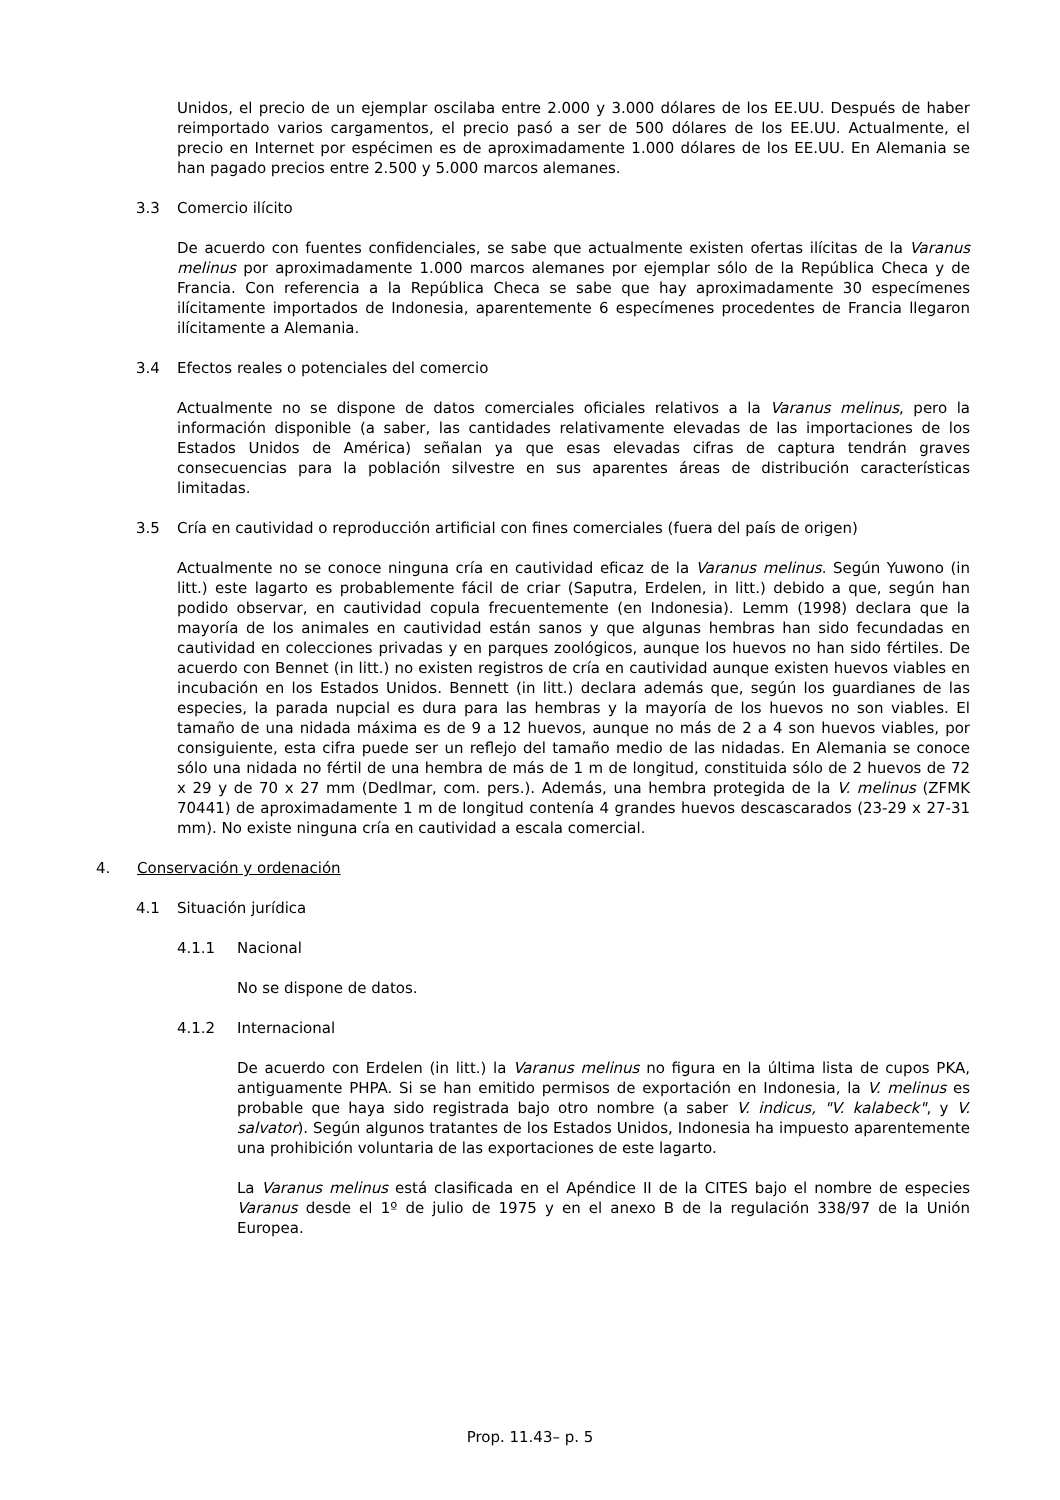Unidos, el precio de un ejemplar oscilaba entre 2.000 y 3.000 dólares de los EE.UU. Después de haber reimportado varios cargamentos, el precio pasó a ser de 500 dólares de los EE.UU. Actualmente, el precio en Internet por espécimen es de aproximadamente 1.000 dólares de los EE.UU. En Alemania se han pagado precios entre 2.500 y 5.000 marcos alemanes.
3.3 Comercio ilícito
De acuerdo con fuentes confidenciales, se sabe que actualmente existen ofertas ilícitas de la Varanus melinus por aproximadamente 1.000 marcos alemanes por ejemplar sólo de la República Checa y de Francia. Con referencia a la República Checa se sabe que hay aproximadamente 30 especímenes ilícitamente importados de Indonesia, aparentemente 6 especímenes procedentes de Francia llegaron ilícitamente a Alemania.
3.4 Efectos reales o potenciales del comercio
Actualmente no se dispone de datos comerciales oficiales relativos a la Varanus melinus, pero la información disponible (a saber, las cantidades relativamente elevadas de las importaciones de los Estados Unidos de América) señalan ya que esas elevadas cifras de captura tendrán graves consecuencias para la población silvestre en sus aparentes áreas de distribución características limitadas.
3.5 Cría en cautividad o reproducción artificial con fines comerciales (fuera del país de origen)
Actualmente no se conoce ninguna cría en cautividad eficaz de la Varanus melinus. Según Yuwono (in litt.) este lagarto es probablemente fácil de criar (Saputra, Erdelen, in litt.) debido a que, según han podido observar, en cautividad copula frecuentemente (en Indonesia). Lemm (1998) declara que la mayoría de los animales en cautividad están sanos y que algunas hembras han sido fecundadas en cautividad en colecciones privadas y en parques zoológicos, aunque los huevos no han sido fértiles. De acuerdo con Bennet (in litt.) no existen registros de cría en cautividad aunque existen huevos viables en incubación en los Estados Unidos. Bennett (in litt.) declara además que, según los guardianes de las especies, la parada nupcial es dura para las hembras y la mayoría de los huevos no son viables. El tamaño de una nidada máxima es de 9 a 12 huevos, aunque no más de 2 a 4 son huevos viables, por consiguiente, esta cifra puede ser un reflejo del tamaño medio de las nidadas. En Alemania se conoce sólo una nidada no fértil de una hembra de más de 1 m de longitud, constituida sólo de 2 huevos de 72 x 29 y de 70 x 27 mm (Dedlmar, com. pers.). Además, una hembra protegida de la V. melinus (ZFMK 70441) de aproximadamente 1 m de longitud contenía 4 grandes huevos descascarados (23-29 x 27-31 mm). No existe ninguna cría en cautividad a escala comercial.
4. Conservación y ordenación
4.1 Situación jurídica
4.1.1 Nacional
No se dispone de datos.
4.1.2 Internacional
De acuerdo con Erdelen (in litt.) la Varanus melinus no figura en la última lista de cupos PKA, antiguamente PHPA. Si se han emitido permisos de exportación en Indonesia, la V. melinus es probable que haya sido registrada bajo otro nombre (a saber V. indicus, "V. kalabeck", y V. salvator). Según algunos tratantes de los Estados Unidos, Indonesia ha impuesto aparentemente una prohibición voluntaria de las exportaciones de este lagarto.
La Varanus melinus está clasificada en el Apéndice II de la CITES bajo el nombre de especies Varanus desde el 1º de julio de 1975 y en el anexo B de la regulación 338/97 de la Unión Europea.
Prop. 11.43– p. 5